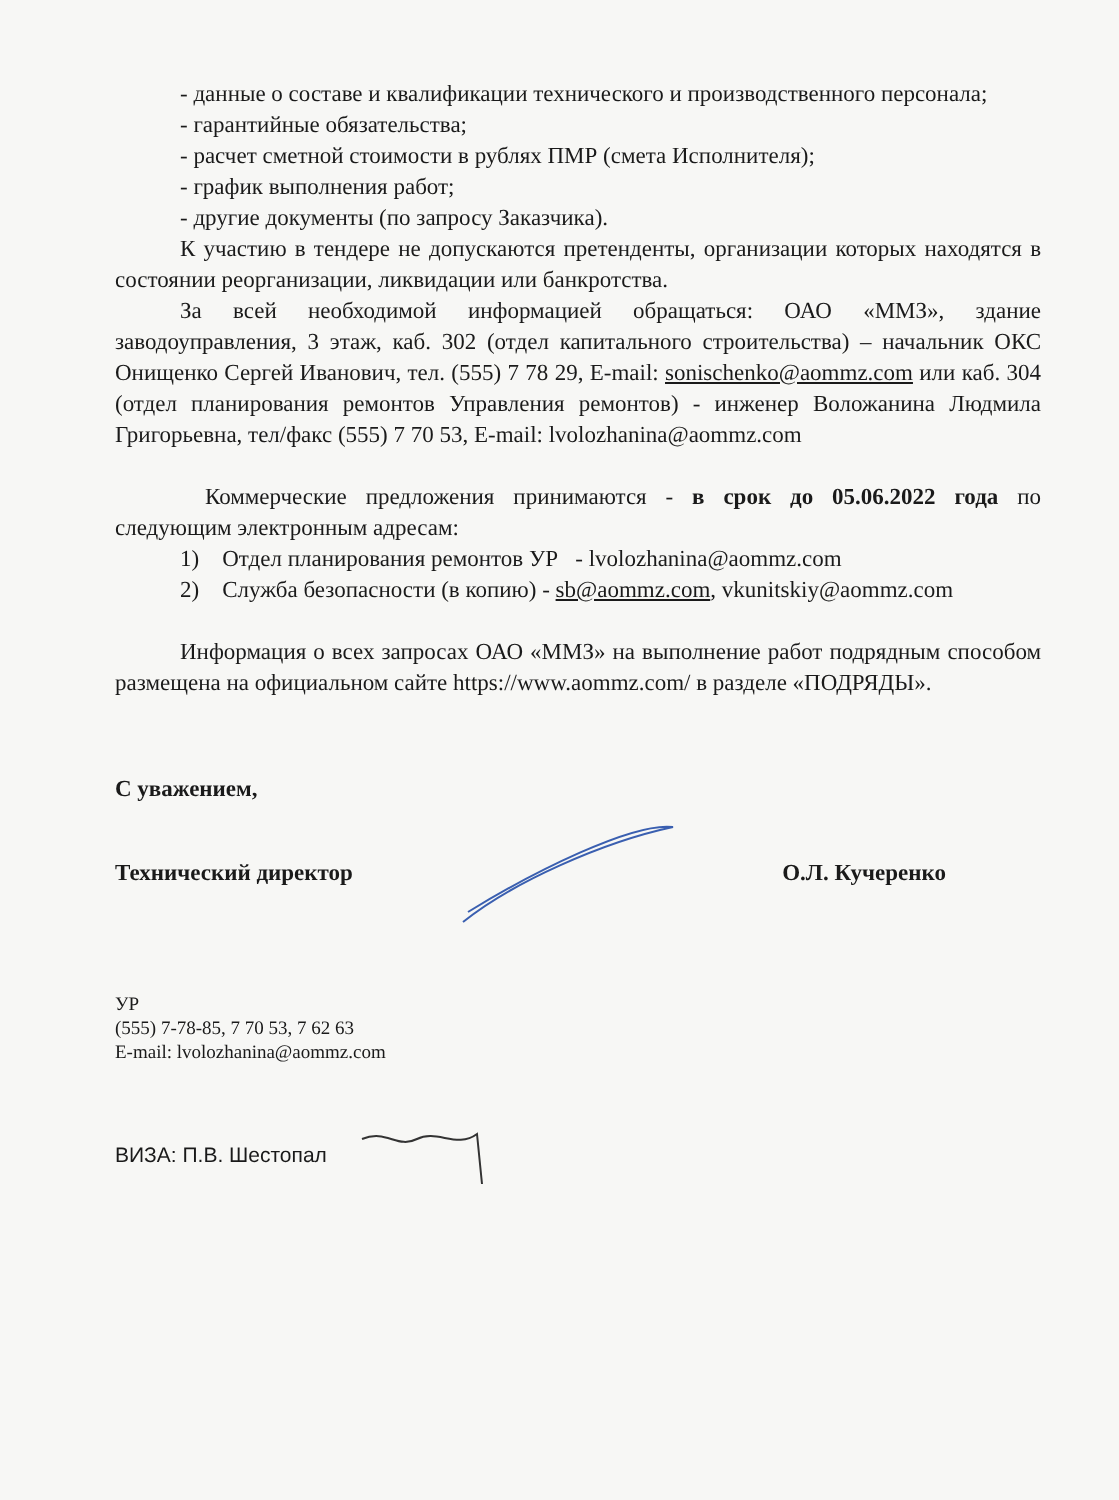- данные о составе и квалификации технического и производственного персонала;
- гарантийные обязательства;
- расчет сметной стоимости в рублях ПМР (смета Исполнителя);
- график выполнения работ;
- другие документы (по запросу Заказчика).
К участию в тендере не допускаются претенденты, организации которых находятся в состоянии реорганизации, ликвидации или банкротства.
За всей необходимой информацией обращаться: ОАО «ММЗ», здание заводоуправления, 3 этаж, каб. 302 (отдел капитального строительства) – начальник ОКС Онищенко Сергей Иванович, тел. (555) 7 78 29, E-mail: sonischenko@aommz.com или каб. 304 (отдел планирования ремонтов Управления ремонтов) - инженер Воложанина Людмила Григорьевна, тел/факс (555) 7 70 53, E-mail: lvolozhanina@aommz.com
Коммерческие предложения принимаются - в срок до 05.06.2022 года по следующим электронным адресам:
1) Отдел планирования ремонтов УР - lvolozhanina@aommz.com
2) Служба безопасности (в копию) - sb@aommz.com, vkunitskiy@aommz.com
Информация о всех запросах ОАО «ММЗ» на выполнение работ подрядным способом размещена на официальном сайте https://www.aommz.com/ в разделе «ПОДРЯДЫ».
С уважением,
Технический директор О.Л. Кучеренко
УР
(555) 7-78-85, 7 70 53, 7 62 63
E-mail: lvolozhanina@aommz.com
ВИЗА: П.В. Шестопал